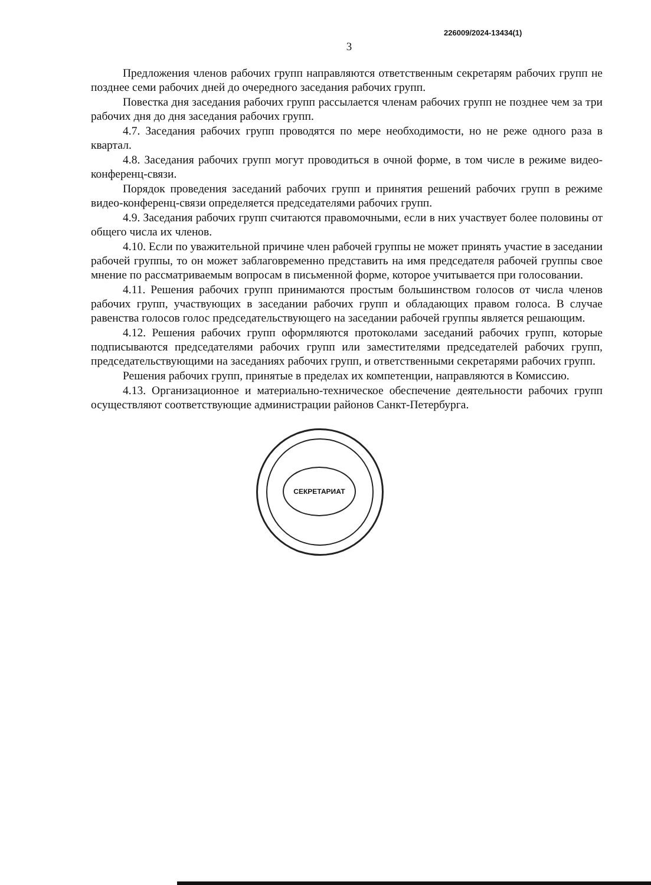226009/2024-13434(1)
3
Предложения членов рабочих групп направляются ответственным секретарям рабочих групп не позднее семи рабочих дней до очередного заседания рабочих групп.
Повестка дня заседания рабочих групп рассылается членам рабочих групп не позднее чем за три рабочих дня до дня заседания рабочих групп.
4.7. Заседания рабочих групп проводятся по мере необходимости, но не реже одного раза в квартал.
4.8. Заседания рабочих групп могут проводиться в очной форме, в том числе в режиме видео-конференц-связи.
Порядок проведения заседаний рабочих групп и принятия решений рабочих групп в режиме видео-конференц-связи определяется председателями рабочих групп.
4.9. Заседания рабочих групп считаются правомочными, если в них участвует более половины от общего числа их членов.
4.10. Если по уважительной причине член рабочей группы не может принять участие в заседании рабочей группы, то он может заблаговременно представить на имя председателя рабочей группы свое мнение по рассматриваемым вопросам в письменной форме, которое учитывается при голосовании.
4.11. Решения рабочих групп принимаются простым большинством голосов от числа членов рабочих групп, участвующих в заседании рабочих групп и обладающих правом голоса. В случае равенства голосов голос председательствующего на заседании рабочей группы является решающим.
4.12. Решения рабочих групп оформляются протоколами заседаний рабочих групп, которые подписываются председателями рабочих групп или заместителями председателей рабочих групп, председательствующими на заседаниях рабочих групп, и ответственными секретарями рабочих групп.
Решения рабочих групп, принятые в пределах их компетенции, направляются в Комиссию.
4.13. Организационное и материально-техническое обеспечение деятельности рабочих групп осуществляют соответствующие администрации районов Санкт-Петербурга.
СЕКРЕТАРИАТ